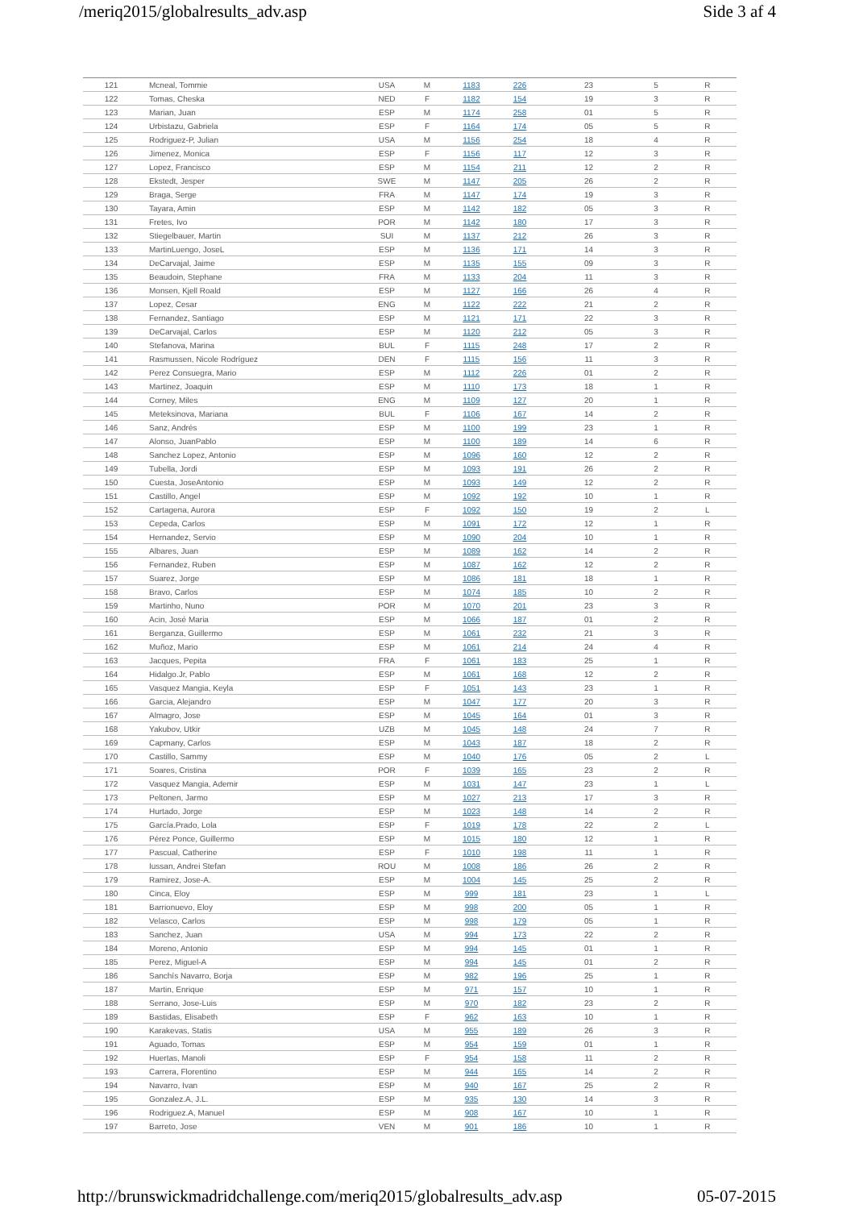/meriq2015/globalresults_adv.asp Side 3 af 4
| 121 | Mcneal, Tommie | USA | M | 1183 | 226 | 23 | 5 | R |
| 122 | Tomas, Cheska | NED | F | 1182 | 154 | 19 | 3 | R |
| 123 | Marian, Juan | ESP | M | 1174 | 258 | 01 | 5 | R |
| 124 | Urbistazu, Gabriela | ESP | F | 1164 | 174 | 05 | 5 | R |
| 125 | Rodriguez-P, Julian | USA | M | 1156 | 254 | 18 | 4 | R |
| 126 | Jimenez, Monica | ESP | F | 1156 | 117 | 12 | 3 | R |
| 127 | Lopez, Francisco | ESP | M | 1154 | 211 | 12 | 2 | R |
| 128 | Ekstedt, Jesper | SWE | M | 1147 | 205 | 26 | 2 | R |
| 129 | Braga, Serge | FRA | M | 1147 | 174 | 19 | 3 | R |
| 130 | Tayara, Amin | ESP | M | 1142 | 182 | 05 | 3 | R |
| 131 | Fretes, Ivo | POR | M | 1142 | 180 | 17 | 3 | R |
| 132 | Stiegelbauer, Martin | SUI | M | 1137 | 212 | 26 | 3 | R |
| 133 | MartinLuengo, JoseL | ESP | M | 1136 | 171 | 14 | 3 | R |
| 134 | DeCarvajal, Jaime | ESP | M | 1135 | 155 | 09 | 3 | R |
| 135 | Beaudoin, Stephane | FRA | M | 1133 | 204 | 11 | 3 | R |
| 136 | Monsen, Kjell Roald | ESP | M | 1127 | 166 | 26 | 4 | R |
| 137 | Lopez, Cesar | ENG | M | 1122 | 222 | 21 | 2 | R |
| 138 | Fernandez, Santiago | ESP | M | 1121 | 171 | 22 | 3 | R |
| 139 | DeCarvajal, Carlos | ESP | M | 1120 | 212 | 05 | 3 | R |
| 140 | Stefanova, Marina | BUL | F | 1115 | 248 | 17 | 2 | R |
| 141 | Rasmussen, Nicole Rodríguez | DEN | F | 1115 | 156 | 11 | 3 | R |
| 142 | Perez Consuegra, Mario | ESP | M | 1112 | 226 | 01 | 2 | R |
| 143 | Martinez, Joaquin | ESP | M | 1110 | 173 | 18 | 1 | R |
| 144 | Corney, Miles | ENG | M | 1109 | 127 | 20 | 1 | R |
| 145 | Meteksinova, Mariana | BUL | F | 1106 | 167 | 14 | 2 | R |
| 146 | Sanz, Andrés | ESP | M | 1100 | 199 | 23 | 1 | R |
| 147 | Alonso, JuanPablo | ESP | M | 1100 | 189 | 14 | 6 | R |
| 148 | Sanchez Lopez, Antonio | ESP | M | 1096 | 160 | 12 | 2 | R |
| 149 | Tubella, Jordi | ESP | M | 1093 | 191 | 26 | 2 | R |
| 150 | Cuesta, JoseAntonio | ESP | M | 1093 | 149 | 12 | 2 | R |
| 151 | Castillo, Angel | ESP | M | 1092 | 192 | 10 | 1 | R |
| 152 | Cartagena, Aurora | ESP | F | 1092 | 150 | 19 | 2 | L |
| 153 | Cepeda, Carlos | ESP | M | 1091 | 172 | 12 | 1 | R |
| 154 | Hernandez, Servio | ESP | M | 1090 | 204 | 10 | 1 | R |
| 155 | Albares, Juan | ESP | M | 1089 | 162 | 14 | 2 | R |
| 156 | Fernandez, Ruben | ESP | M | 1087 | 162 | 12 | 2 | R |
| 157 | Suarez, Jorge | ESP | M | 1086 | 181 | 18 | 1 | R |
| 158 | Bravo, Carlos | ESP | M | 1074 | 185 | 10 | 2 | R |
| 159 | Martinho, Nuno | POR | M | 1070 | 201 | 23 | 3 | R |
| 160 | Acin, José Maria | ESP | M | 1066 | 187 | 01 | 2 | R |
| 161 | Berganza, Guillermo | ESP | M | 1061 | 232 | 21 | 3 | R |
| 162 | Muñoz, Mario | ESP | M | 1061 | 214 | 24 | 4 | R |
| 163 | Jacques, Pepita | FRA | F | 1061 | 183 | 25 | 1 | R |
| 164 | Hidalgo.Jr, Pablo | ESP | M | 1061 | 168 | 12 | 2 | R |
| 165 | Vasquez Mangia, Keyla | ESP | F | 1051 | 143 | 23 | 1 | R |
| 166 | Garcia, Alejandro | ESP | M | 1047 | 177 | 20 | 3 | R |
| 167 | Almagro, Jose | ESP | M | 1045 | 164 | 01 | 3 | R |
| 168 | Yakubov, Utkir | UZB | M | 1045 | 148 | 24 | 7 | R |
| 169 | Capmany, Carlos | ESP | M | 1043 | 187 | 18 | 2 | R |
| 170 | Castillo, Sammy | ESP | M | 1040 | 176 | 05 | 2 | L |
| 171 | Soares, Cristina | POR | F | 1039 | 165 | 23 | 2 | R |
| 172 | Vasquez Mangia, Ademir | ESP | M | 1031 | 147 | 23 | 1 | L |
| 173 | Peltonen, Jarmo | ESP | M | 1027 | 213 | 17 | 3 | R |
| 174 | Hurtado, Jorge | ESP | M | 1023 | 148 | 14 | 2 | R |
| 175 | García.Prado, Lola | ESP | F | 1019 | 178 | 22 | 2 | L |
| 176 | Pérez Ponce, Guillermo | ESP | M | 1015 | 180 | 12 | 1 | R |
| 177 | Pascual, Catherine | ESP | F | 1010 | 198 | 11 | 1 | R |
| 178 | Iussan, Andrei Stefan | ROU | M | 1008 | 186 | 26 | 2 | R |
| 179 | Ramirez, Jose-A. | ESP | M | 1004 | 145 | 25 | 2 | R |
| 180 | Cinca, Eloy | ESP | M | 999 | 181 | 23 | 1 | L |
| 181 | Barrionuevo, Eloy | ESP | M | 998 | 200 | 05 | 1 | R |
| 182 | Velasco, Carlos | ESP | M | 998 | 179 | 05 | 1 | R |
| 183 | Sanchez, Juan | USA | M | 994 | 173 | 22 | 2 | R |
| 184 | Moreno, Antonio | ESP | M | 994 | 145 | 01 | 1 | R |
| 185 | Perez, Miguel-A | ESP | M | 994 | 145 | 01 | 2 | R |
| 186 | Sanchís Navarro, Borja | ESP | M | 982 | 196 | 25 | 1 | R |
| 187 | Martin, Enrique | ESP | M | 971 | 157 | 10 | 1 | R |
| 188 | Serrano, Jose-Luis | ESP | M | 970 | 182 | 23 | 2 | R |
| 189 | Bastidas, Elisabeth | ESP | F | 962 | 163 | 10 | 1 | R |
| 190 | Karakevas, Statis | USA | M | 955 | 189 | 26 | 3 | R |
| 191 | Aguado, Tomas | ESP | M | 954 | 159 | 01 | 1 | R |
| 192 | Huertas, Manoli | ESP | F | 954 | 158 | 11 | 2 | R |
| 193 | Carrera, Florentino | ESP | M | 944 | 165 | 14 | 2 | R |
| 194 | Navarro, Ivan | ESP | M | 940 | 167 | 25 | 2 | R |
| 195 | Gonzalez.A, J.L. | ESP | M | 935 | 130 | 14 | 3 | R |
| 196 | Rodriguez.A, Manuel | ESP | M | 908 | 167 | 10 | 1 | R |
| 197 | Barreto, Jose | VEN | M | 901 | 186 | 10 | 1 | R |
http://brunswickmadridchallenge.com/meriq2015/globalresults_adv.asp 05-07-2015